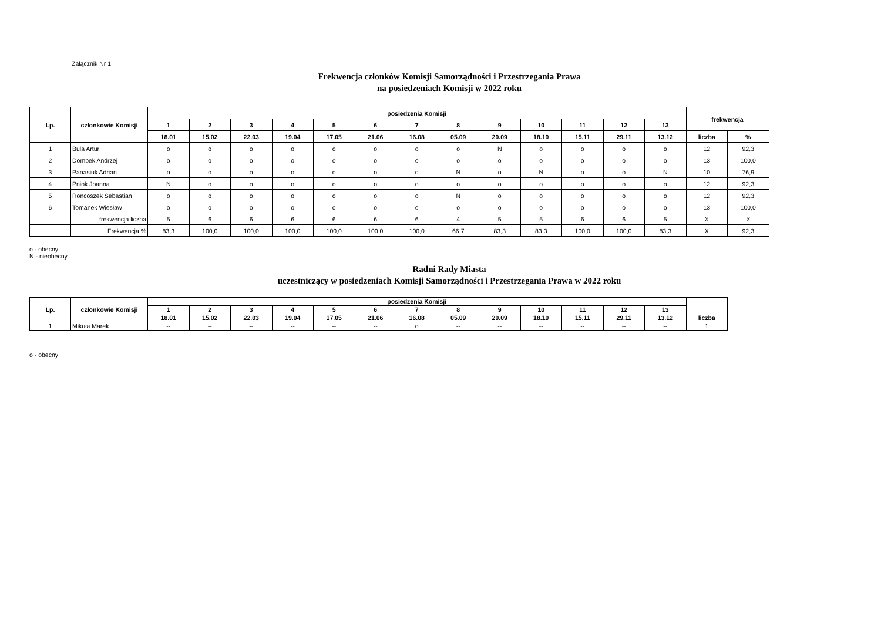Załącznik Nr 1
Frekwencja członków Komisji Samorządności i Przestrzegania Prawa
na posiedzeniach Komisji w 2022 roku
| Lp. | członkowie Komisji | posiedzenia Komisji | | | | | | | | | | | | | frekwencja | |
| --- | --- | --- | --- | --- | --- | --- | --- | --- | --- | --- | --- | --- | --- | --- | --- | --- |
| | | 1 | 2 | 3 | 4 | 5 | 6 | 7 | 8 | 9 | 10 | 11 | 12 | 13 | | |
| | | 18.01 | 15.02 | 22.03 | 19.04 | 17.05 | 21.06 | 16.08 | 05.09 | 20.09 | 18.10 | 15.11 | 29.11 | 13.12 | liczba | % |
| 1 | Bula Artur | o | o | o | o | o | o | o | o | N | o | o | o | o | 12 | 92,3 |
| 2 | Dombek Andrzej | o | o | o | o | o | o | o | o | o | o | o | o | o | 13 | 100,0 |
| 3 | Panasiuk Adrian | o | o | o | o | o | o | o | N | o | N | o | o | N | 10 | 76,9 |
| 4 | Pniok Joanna | N | o | o | o | o | o | o | o | o | o | o | o | o | 12 | 92,3 |
| 5 | Roncoszek Sebastian | o | o | o | o | o | o | o | N | o | o | o | o | o | 12 | 92,3 |
| 6 | Tomanek Wiesław | o | o | o | o | o | o | o | o | o | o | o | o | o | 13 | 100,0 |
| | frekwencja liczba | 5 | 6 | 6 | 6 | 6 | 6 | 6 | 4 | 5 | 5 | 6 | 6 | 5 | X | X |
| | Frekwencja % | 83,3 | 100,0 | 100,0 | 100,0 | 100,0 | 100,0 | 100,0 | 66,7 | 83,3 | 83,3 | 100,0 | 100,0 | 83,3 | X | 92,3 |
o - obecny
N - nieobecny
Radni Rady Miasta
uczestniczący w posiedzeniach Komisji Samorządności i Przestrzegania Prawa w 2022 roku
| Lp. | członkowie Komisji | posiedzenia Komisji | | | | | | | | | | | | | |
| --- | --- | --- | --- | --- | --- | --- | --- | --- | --- | --- | --- | --- | --- | --- | --- |
| | | 1 | 2 | 3 | 4 | 5 | 6 | 7 | 8 | 9 | 10 | 11 | 12 | 13 | |
| | | 18.01 | 15.02 | 22.03 | 19.04 | 17.05 | 21.06 | 16.08 | 05.09 | 20.09 | 18.10 | 15.11 | 29.11 | 13.12 | liczba |
| 1 | Mikuła Marek | -- | -- | -- | -- | -- | -- | o | -- | -- | -- | -- | -- | -- | 1 |
o - obecny